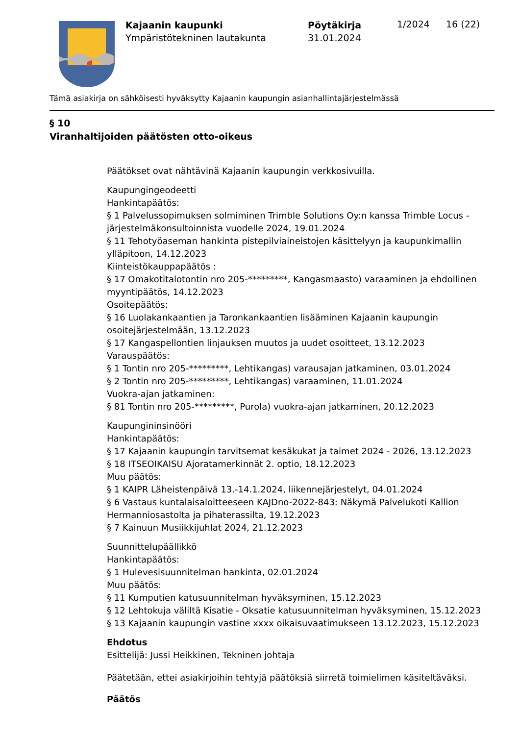Kajaanin kaupunki
Ympäristötekninen lautakunta
Pöytäkirja
31.01.2024
1/2024 16 (22)
Tämä asiakirja on sähköisesti hyväksytty Kajaanin kaupungin asianhallintajärjestelmässä
§ 10
Viranhaltijoiden päätösten otto-oikeus
Päätökset ovat nähtävinä Kajaanin kaupungin verkkosivuilla.
Kaupungingeodeetti
Hankintapäätös:
§ 1 Palvelussopimuksen solmiminen Trimble Solutions Oy:n kanssa Trimble Locus -järjestelmäkonsultoinnista vuodelle 2024, 19.01.2024
§ 11 Tehotyöaseman hankinta pistepilviaineistojen käsittelyyn ja kaupunkimallin ylläpitoon, 14.12.2023
Kiinteistökauppapäätös :
§ 17 Omakotitalotontin nro 205-*********, Kangasmaasto) varaaminen ja ehdollinen myyntipäätös, 14.12.2023
Osoitepäätös:
§ 16 Luolakankaantien ja Taronkankaantien lisääminen Kajaanin kaupungin osoitejärjestelmään, 13.12.2023
§ 17 Kangaspellontien linjauksen muutos ja uudet osoitteet, 13.12.2023
Varauspäätös:
§ 1 Tontin nro 205-*********, Lehtikangas) varausajan jatkaminen, 03.01.2024
§ 2 Tontin nro 205-*********, Lehtikangas) varaaminen, 11.01.2024
Vuokra-ajan jatkaminen:
§ 81 Tontin nro 205-*********, Purola) vuokra-ajan jatkaminen, 20.12.2023
Kaupungininsinööri
Hankintapäätös:
§ 17 Kajaanin kaupungin tarvitsemat kesäkukat ja taimet 2024 - 2026, 13.12.2023
§ 18 ITSEOIKAISU Ajoratamerkinnät 2. optio, 18.12.2023
Muu päätös:
§ 1 KAIPR Läheistenpäivä 13.-14.1.2024, liikennejärjestelyt, 04.01.2024
§ 6 Vastaus kuntalaisaloitteeseen KAJDno-2022-843: Näkymä Palvelukoti Kallion Hermanniosastolta ja pihaterassilta, 19.12.2023
§ 7 Kainuun Musiikkijuhlat 2024, 21.12.2023
Suunnittelupäällikkö
Hankintapäätös:
§ 1 Hulevesisuunnitelman hankinta, 02.01.2024
Muu päätös:
§ 11 Kumputien katusuunnitelman hyväksyminen, 15.12.2023
§ 12 Lehtokuja väliltä Kisatie - Oksatie katusuunnitelman hyväksyminen, 15.12.2023
§ 13 Kajaanin kaupungin vastine xxxx oikaisuvaatimukseen 13.12.2023, 15.12.2023
Ehdotus
Esittelijä: Jussi Heikkinen, Tekninen johtaja
Päätetään, ettei asiakirjoihin tehtyjä päätöksiä siirretä toimielimen käsiteltäväksi.
Päätös